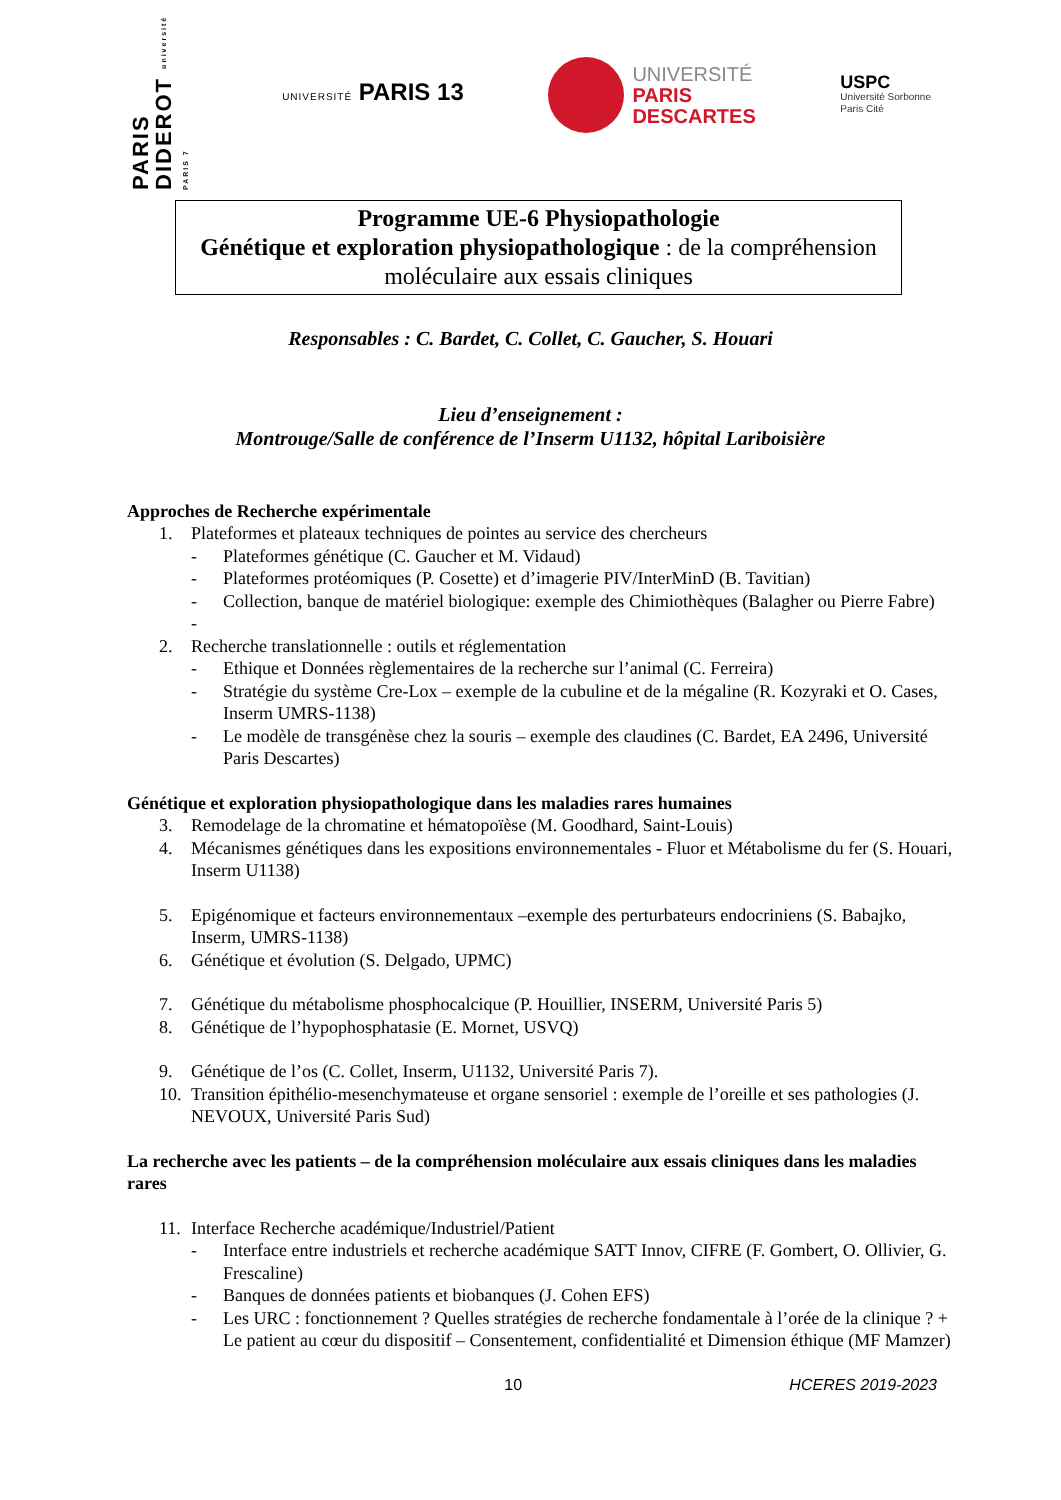PARIS DIDEROT université PARIS 7
UNIVERSITÉ PARIS 13
UNIVERSITÉ
PARIS
DESCARTES
USPC
Université Sorbonne
Paris Cité
Programme UE-6 Physiopathologie
Génétique et exploration physiopathologique : de la compréhension
moléculaire aux essais cliniques
Responsables : C. Bardet, C. Collet, C. Gaucher, S. Houari
Lieu d’enseignement :
Montrouge/Salle de conférence de l’Inserm U1132, hôpital Lariboisière
Approches de Recherche expérimentale
1. Plateformes et plateaux techniques de pointes au service des chercheurs
- Plateformes génétique (C. Gaucher et M. Vidaud)
- Plateformes protéomiques (P. Cosette) et d’imagerie PIV/InterMinD (B. Tavitian)
- Collection, banque de matériel biologique: exemple des Chimiothèques (Balagher ou Pierre Fabre)
-
2. Recherche translationnelle : outils et réglementation
- Ethique et Données règlementaires de la recherche sur l’animal (C. Ferreira)
- Stratégie du système Cre-Lox – exemple de la cubuline et de la mégaline (R. Kozyraki et O. Cases, Inserm UMRS-1138)
- Le modèle de transgénèse chez la souris – exemple des claudines (C. Bardet, EA 2496, Université Paris Descartes)
Génétique et exploration physiopathologique dans les maladies rares humaines
3. Remodelage de la chromatine et hématopoïèse (M. Goodhard, Saint-Louis)
4. Mécanismes génétiques dans les expositions environnementales - Fluor et Métabolisme du fer (S. Houari, Inserm U1138)
5. Epigénomique et facteurs environnementaux –exemple des perturbateurs endocriniens (S. Babajko, Inserm, UMRS-1138)
6. Génétique et évolution (S. Delgado, UPMC)
7. Génétique du métabolisme phosphocalcique (P. Houillier, INSERM, Université Paris 5)
8. Génétique de l’hypophosphatasie (E. Mornet, USVQ)
9. Génétique de l’os (C. Collet, Inserm, U1132, Université Paris 7).
10. Transition épithélio-mesenchymateuse et organe sensoriel : exemple de l’oreille et ses pathologies (J. NEVOUX, Université Paris Sud)
La recherche avec les patients – de la compréhension moléculaire aux essais cliniques dans les maladies rares
11. Interface Recherche académique/Industriel/Patient
- Interface entre industriels et recherche académique SATT Innov, CIFRE (F. Gombert, O. Ollivier, G. Frescaline)
- Banques de données patients et biobanques (J. Cohen EFS)
- Les URC : fonctionnement ? Quelles stratégies de recherche fondamentale à l’orée de la clinique ? + Le patient au cœur du dispositif – Consentement, confidentialité et Dimension éthique (MF Mamzer)
10 HCERES 2019-2023